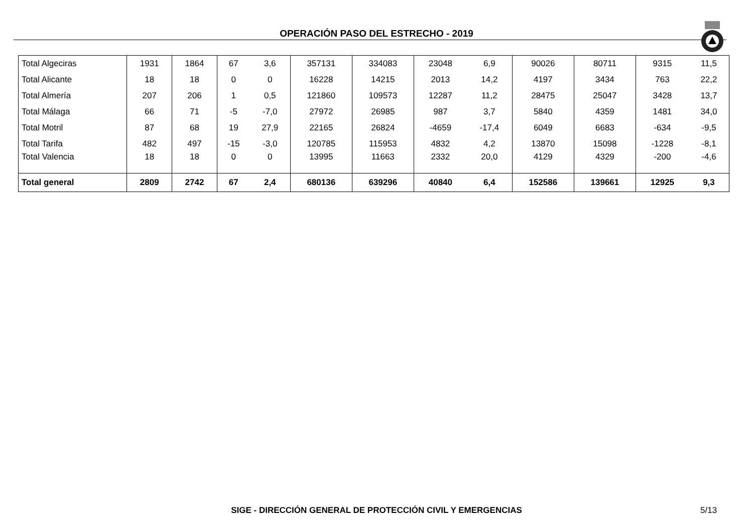OPERACIÓN PASO DEL ESTRECHO - 2019
| Total Algeciras | 1931 | 1864 | 67 | 3,6 | 357131 | 334083 | 23048 | 6,9 | 90026 | 80711 | 9315 | 11,5 |
| Total Alicante | 18 | 18 | 0 | 0 | 16228 | 14215 | 2013 | 14,2 | 4197 | 3434 | 763 | 22,2 |
| Total Almería | 207 | 206 | 1 | 0,5 | 121860 | 109573 | 12287 | 11,2 | 28475 | 25047 | 3428 | 13,7 |
| Total Málaga | 66 | 71 | -5 | -7,0 | 27972 | 26985 | 987 | 3,7 | 5840 | 4359 | 1481 | 34,0 |
| Total Motril | 87 | 68 | 19 | 27,9 | 22165 | 26824 | -4659 | -17,4 | 6049 | 6683 | -634 | -9,5 |
| Total Tarifa | 482 | 497 | -15 | -3,0 | 120785 | 115953 | 4832 | 4,2 | 13870 | 15098 | -1228 | -8,1 |
| Total Valencia | 18 | 18 | 0 | 0 | 13995 | 11663 | 2332 | 20,0 | 4129 | 4329 | -200 | -4,6 |
| Total general | 2809 | 2742 | 67 | 2,4 | 680136 | 639296 | 40840 | 6,4 | 152586 | 139661 | 12925 | 9,3 |
SIGE - DIRECCIÓN GENERAL DE PROTECCIÓN CIVIL Y EMERGENCIAS 5/13